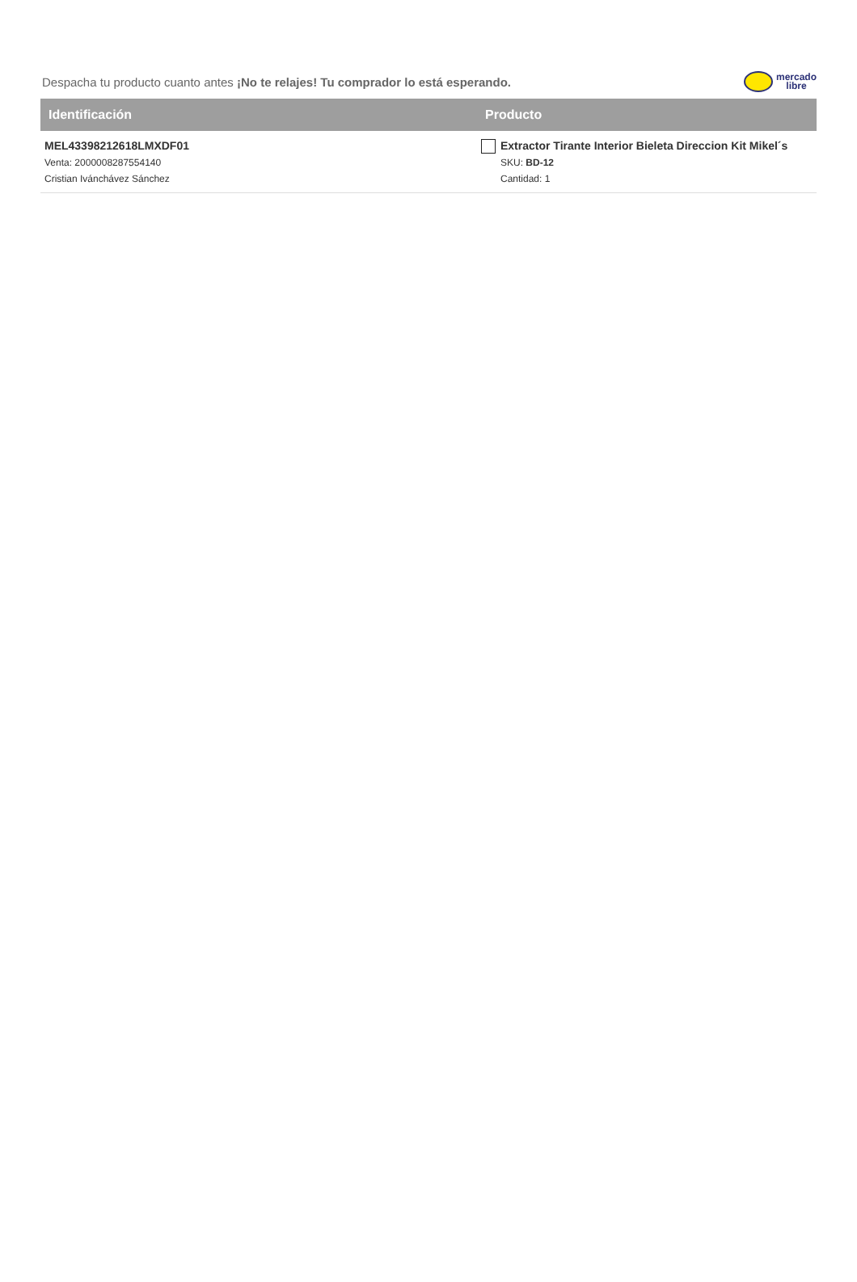Despacha tu producto cuanto antes ¡No te relajes! Tu comprador lo está esperando.
mercado
libre
| Identificación | Producto |
| --- | --- |
| MEL43398212618LMXDF01 Venta: 2000008287554140 Cristian Ivánchávez Sánchez | Extractor Tirante Interior Bieleta Direccion Kit Mikel´s SKU: BD-12 Cantidad: 1 |